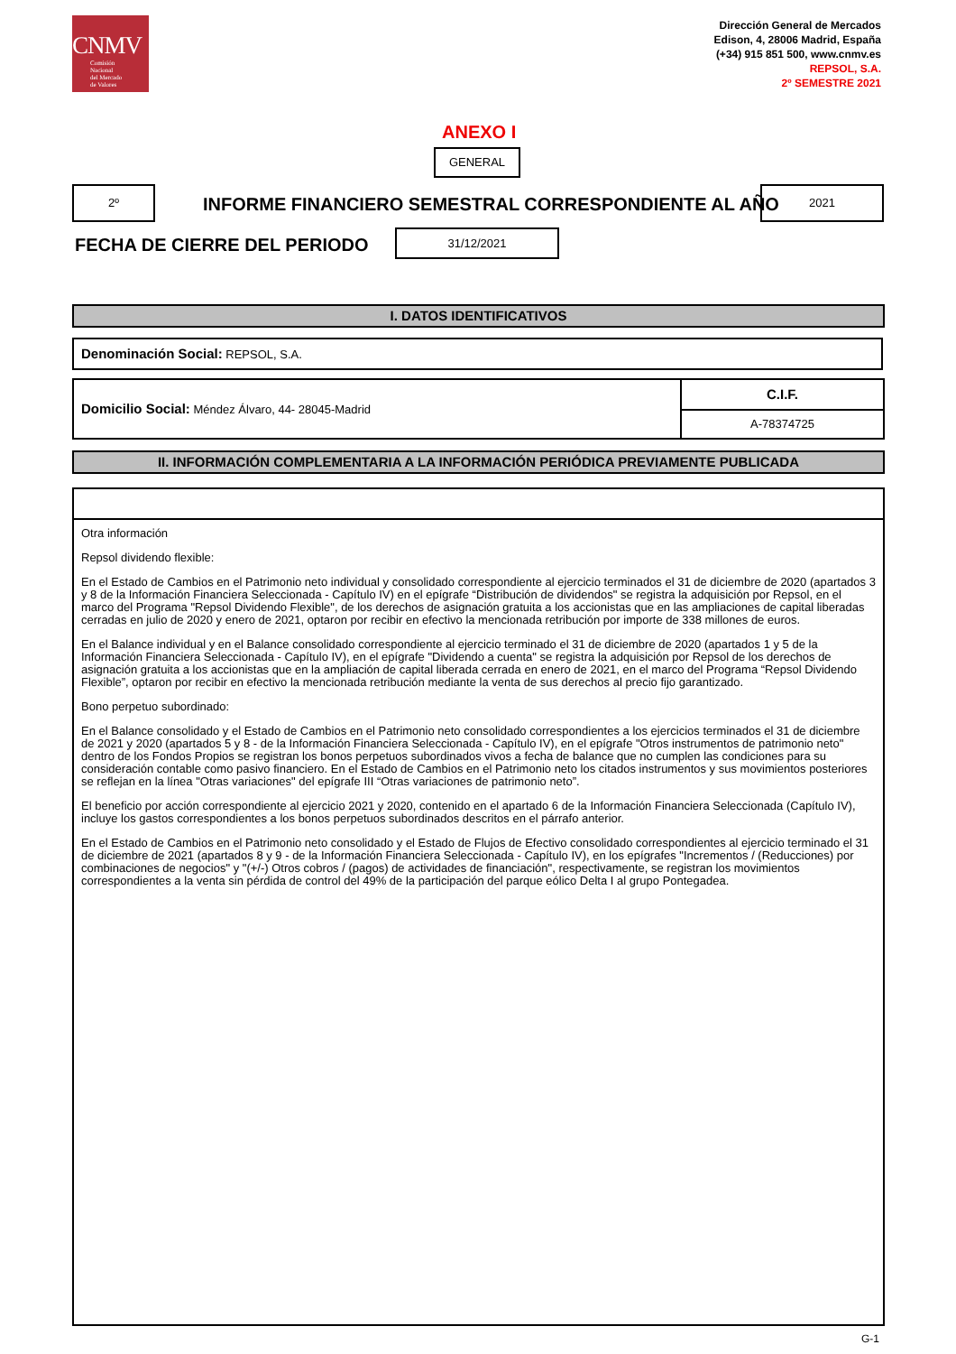CNMV
Comisión
Nacional
del Mercado
de Valores
Dirección General de Mercados
Edison, 4, 28006 Madrid, España
(+34) 915 851 500, www.cnmv.es
REPSOL, S.A.
2º SEMESTRE 2021
ANEXO I
GENERAL
2º
INFORME FINANCIERO SEMESTRAL CORRESPONDIENTE AL AÑO
2021
FECHA DE CIERRE DEL PERIODO
31/12/2021
I. DATOS IDENTIFICATIVOS
Denominación Social: REPSOL, S.A.
Domicilio Social: Méndez Álvaro, 44- 28045-Madrid
C.I.F.
A-78374725
II. INFORMACIÓN COMPLEMENTARIA A LA INFORMACIÓN PERIÓDICA PREVIAMENTE PUBLICADA
Otra información
Repsol dividendo flexible:
En el Estado de Cambios en el Patrimonio neto individual y consolidado correspondiente al ejercicio terminados el 31 de diciembre de 2020 (apartados 3 y 8 de la Información Financiera Seleccionada - Capítulo IV) en el epígrafe “Distribución de dividendos" se registra la adquisición por Repsol, en el marco del Programa "Repsol Dividendo Flexible", de los derechos de asignación gratuita a los accionistas que en las ampliaciones de capital liberadas cerradas en julio de 2020 y enero de 2021, optaron por recibir en efectivo la mencionada retribución por importe de 338 millones de euros.
En el Balance individual y en el Balance consolidado correspondiente al ejercicio terminado el 31 de diciembre de 2020 (apartados 1 y 5 de la Información Financiera Seleccionada - Capítulo IV), en el epígrafe "Dividendo a cuenta" se registra la adquisición por Repsol de los derechos de asignación gratuita a los accionistas que en la ampliación de capital liberada cerrada en enero de 2021, en el marco del Programa “Repsol Dividendo Flexible”, optaron por recibir en efectivo la mencionada retribución mediante la venta de sus derechos al precio fijo garantizado.
Bono perpetuo subordinado:
En el Balance consolidado y el Estado de Cambios en el Patrimonio neto consolidado correspondientes a los ejercicios terminados el 31 de diciembre de 2021 y 2020 (apartados 5 y 8 - de la Información Financiera Seleccionada - Capítulo IV), en el epígrafe "Otros instrumentos de patrimonio neto" dentro de los Fondos Propios se registran los bonos perpetuos subordinados vivos a fecha de balance que no cumplen las condiciones para su consideración contable como pasivo financiero. En el Estado de Cambios en el Patrimonio neto los citados instrumentos y sus movimientos posteriores se reflejan en la línea "Otras variaciones" del epígrafe III “Otras variaciones de patrimonio neto”.
El beneficio por acción correspondiente al ejercicio 2021 y 2020, contenido en el apartado 6 de la Información Financiera Seleccionada (Capítulo IV), incluye los gastos correspondientes a los bonos perpetuos subordinados descritos en el párrafo anterior.
En el Estado de Cambios en el Patrimonio neto consolidado y el Estado de Flujos de Efectivo consolidado correspondientes al ejercicio terminado el 31 de diciembre de 2021 (apartados 8 y 9 - de la Información Financiera Seleccionada - Capítulo IV), en los epígrafes "Incrementos / (Reducciones) por combinaciones de negocios" y "(+/-) Otros cobros / (pagos) de actividades de financiación", respectivamente, se registran los movimientos correspondientes a la venta sin pérdida de control del 49% de la participación del parque eólico Delta I al grupo Pontegadea.
G-1